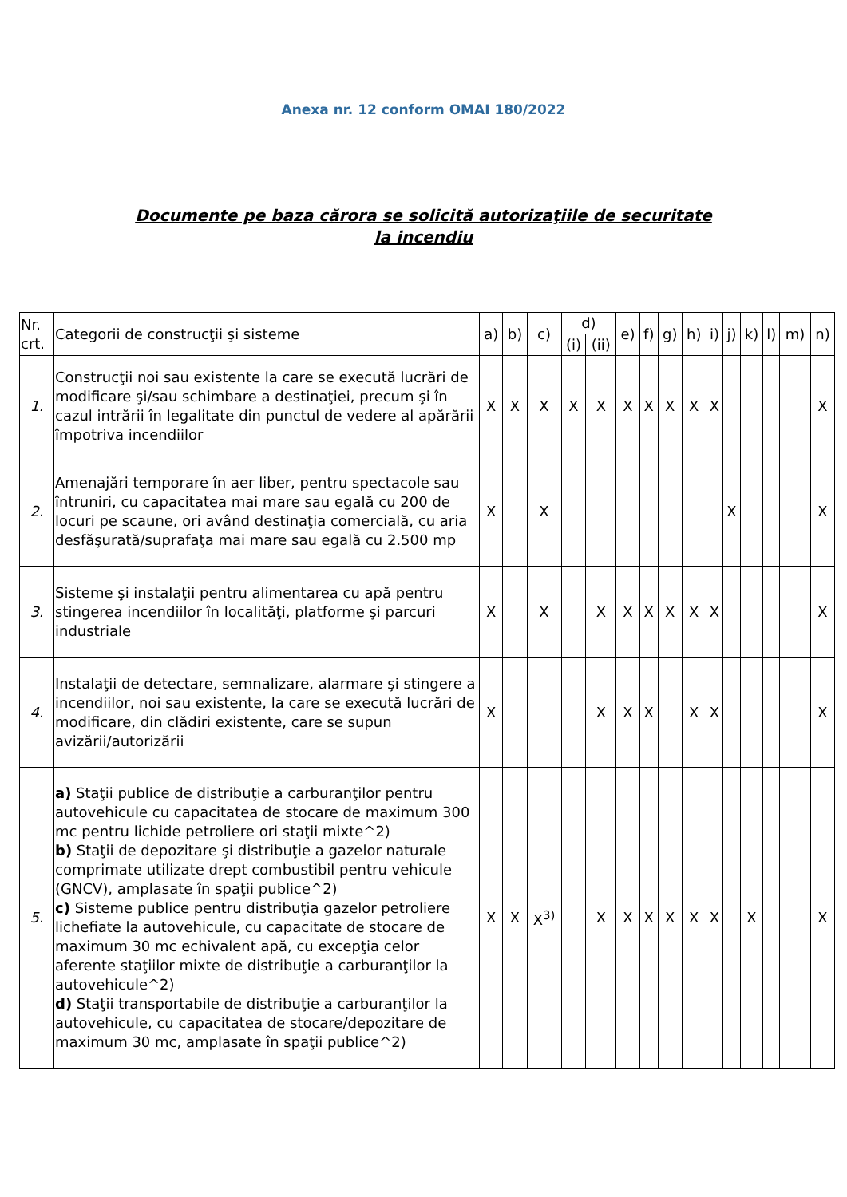Anexa nr. 12 conform OMAI 180/2022
Documente pe baza cărora se solicită autorizaţiile de securitate
la incendiu
| Nr. crt. | Categorii de construcţii şi sisteme | a) | b) | c) | d) | | e) | f) | g) | h) | i) | j) | k) | l) | m) | n) |
| --- | --- | --- | --- | --- | --- | --- | --- | --- | --- | --- | --- | --- | --- | --- | --- | --- |
| | | | | | (i) | (ii) | | | | | | | | | | |
| 1. | Construcţii noi sau existente la care se execută lucrări de modificare şi/sau schimbare a destinaţiei, precum şi în cazul intrării în legalitate din punctul de vedere al apărării împotriva incendiilor | X | X | X | X | X | X | X | X | X | X | | | | | X |
| 2. | Amenajări temporare în aer liber, pentru spectacole sau întruniri, cu capacitatea mai mare sau egală cu 200 de locuri pe scaune, ori având destinaţia comercială, cu aria desfăşurată/suprafaţa mai mare sau egală cu 2.500 mp | X | | X | | | | | | | | X | | | | X |
| 3. | Sisteme şi instalaţii pentru alimentarea cu apă pentru stingerea incendiilor în localităţi, platforme şi parcuri industriale | X | | X | | X | X | X | X | X | X | | | | | X |
| 4. | Instalaţii de detectare, semnalizare, alarmare şi stingere a incendiilor, noi sau existente, la care se execută lucrări de modificare, din clădiri existente, care se supun avizării/autorizării | X | | | | X | X | X | | X | X | | | | | X |
| 5. | a) Staţii publice de distribuţie a carburanţilor pentru autovehicule cu capacitatea de stocare de maximum 300 mc pentru lichide petroliere ori staţii mixte^2) b) Staţii de depozitare şi distribuţie a gazelor naturale comprimate utilizate drept combustibil pentru vehicule (GNCV), amplasate în spaţii publice^2) c) Sisteme publice pentru distribuţia gazelor petroliere lichefiate la autovehicule, cu capacitate de stocare de maximum 30 mc echivalent apă, cu excepţia celor aferente staţiilor mixte de distribuţie a carburanţilor la autovehicule^2) d) Staţii transportabile de distribuţie a carburanţilor la autovehicule, cu capacitatea de stocare/depozitare de maximum 30 mc, amplasate în spaţii publice^2) | X | X | X<sup>3)</sup> | | X | X | X | X | X | X | | X | | | X |